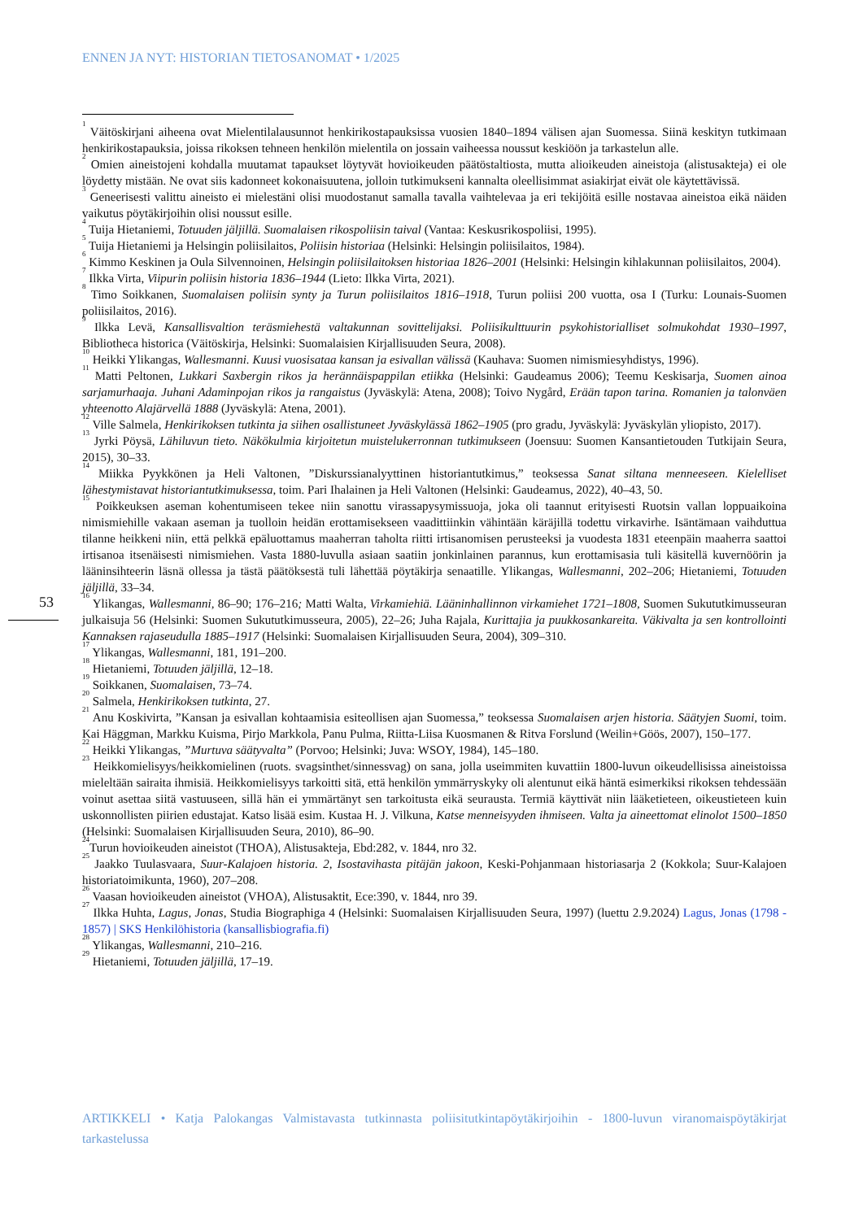ENNEN JA NYT: HISTORIAN TIETOSANOMAT • 1/2025
<sup>1</sup> Väitöskirjani aiheena ovat Mielentilalausunnot henkirikostapauksissa vuosien 1840–1894 välisen ajan Suomessa. Siinä keskityn tutkimaan henkirikostapauksia, joissa rikoksen tehneen henkilön mielentila on jossain vaiheessa noussut keskiöön ja tarkastelun alle.
<sup>2</sup> Omien aineistojeni kohdalla muutamat tapaukset löytyvät hovioikeuden päätöstaltiosta, mutta alioikeuden aineistoja (alistusakteja) ei ole löydetty mistään. Ne ovat siis kadonneet kokonaisuutena, jolloin tutkimukseni kannalta oleellisimmat asiakirjat eivät ole käytettävissä.
<sup>3</sup> Geneerisesti valittu aineisto ei mielestäni olisi muodostanut samalla tavalla vaihtelevaa ja eri tekijöitä esille nostavaa aineistoa eikä näiden vaikutus pöytäkirjoihin olisi noussut esille.
<sup>4</sup> Tuija Hietaniemi, Totuuden jäljillä. Suomalaisen rikospoliisin taival (Vantaa: Keskusrikospoliisi, 1995).
<sup>5</sup> Tuija Hietaniemi ja Helsingin poliisilaitos, Poliisin historiaa (Helsinki: Helsingin poliisilaitos, 1984).
<sup>6</sup> Kimmo Keskinen ja Oula Silvennoinen, Helsingin poliisilaitoksen historiaa 1826–2001 (Helsinki: Helsingin kihlakunnan poliisilaitos, 2004).
<sup>7</sup> Ilkka Virta, Viipurin poliisin historia 1836–1944 (Lieto: Ilkka Virta, 2021).
<sup>8</sup> Timo Soikkanen, Suomalaisen poliisin synty ja Turun poliisilaitos 1816–1918, Turun poliisi 200 vuotta, osa I (Turku: Lounais-Suomen poliisilaitos, 2016).
<sup>9</sup> Ilkka Levä, Kansallisvaltion teräsmiehestä valtakunnan sovittelijaksi. Poliisikulttuurin psykohistorialliset solmukohdat 1930–1997, Bibliotheca historica (Väitöskirja, Helsinki: Suomalaisien Kirjallisuuden Seura, 2008).
<sup>10</sup> Heikki Ylikangas, Wallesmanni. Kuusi vuosisataa kansan ja esivallan välissä (Kauhava: Suomen nimismiesyhdistys, 1996).
<sup>11</sup> Matti Peltonen, Lukkari Saxbergin rikos ja herännäispappilan etiikka (Helsinki: Gaudeamus 2006); Teemu Keskisarja, Suomen ainoa sarjamurhaaja. Juhani Adaminpojan rikos ja rangaistus (Jyväskylä: Atena, 2008); Toivo Nygård, Erään tapon tarina. Romanien ja talonväen yhteenotto Alajärvellä 1888 (Jyväskylä: Atena, 2001).
<sup>12</sup> Ville Salmela, Henkirikoksen tutkinta ja siihen osallistuneet Jyväskylässä 1862–1905 (pro gradu, Jyväskylä: Jyväskylän yliopisto, 2017).
<sup>13</sup> Jyrki Pöysä, Lähiluvun tieto. Näkökulmia kirjoitetun muistelukerronnan tutkimukseen (Joensuu: Suomen Kansantietouden Tutkijain Seura, 2015), 30–33.
<sup>14</sup> Miikka Pyykkönen ja Heli Valtonen, ”Diskurssianalyyttinen historiantutkimus,” teoksessa Sanat siltana menneeseen. Kielelliset lähestymistavat historiantutkimuksessa, toim. Pari Ihalainen ja Heli Valtonen (Helsinki: Gaudeamus, 2022), 40–43, 50.
<sup>15</sup> Poikkeuksen aseman kohentumiseen tekee niin sanottu virassapysymissuoja, joka oli taannut erityisesti Ruotsin vallan loppuaikoina nimismiehille vakaan aseman ja tuolloin heidän erottamisekseen vaadittiinkin vähintään käräjillä todettu virkavirhe. Isäntämaan vaihduttua tilanne heikkeni niin, että pelkkä epäluottamus maaherran taholta riitti irtisanomisen perusteeksi ja vuodesta 1831 eteenpäin maaherra saattoi irtisanoa itsenäisesti nimismiehen. Vasta 1880-luvulla asiaan saatiin jonkinlainen parannus, kun erottamisasia tuli käsitellä kuvernöörin ja lääninsihteerin läsnä ollessa ja tästä päätöksestä tuli lähettää pöytäkirja senaatille. Ylikangas, Wallesmanni, 202–206; Hietaniemi, Totuuden jäljillä, 33–34.
<sup>16</sup> Ylikangas, Wallesmanni, 86–90; 176–216; Matti Walta, Virkamiehiä. Lääninhallinnon virkamiehet 1721–1808, Suomen Sukututkimusseuran julkaisuja 56 (Helsinki: Suomen Sukututkimusseura, 2005), 22–26; Juha Rajala, Kurittajia ja puukkosankareita. Väkivalta ja sen kontrollointi Kannaksen rajaseudulla 1885–1917 (Helsinki: Suomalaisen Kirjallisuuden Seura, 2004), 309–310.
<sup>17</sup> Ylikangas, Wallesmanni, 181, 191–200.
<sup>18</sup> Hietaniemi, Totuuden jäljillä, 12–18.
<sup>19</sup> Soikkanen, Suomalaisen, 73–74.
<sup>20</sup> Salmela, Henkirikoksen tutkinta, 27.
<sup>21</sup> Anu Koskivirta, ”Kansan ja esivallan kohtaamisia esiteollisen ajan Suomessa,” teoksessa Suomalaisen arjen historia. Säätyjen Suomi, toim. Kai Häggman, Markku Kuisma, Pirjo Markkola, Panu Pulma, Riitta-Liisa Kuosmanen & Ritva Forslund (Weilin+Göös, 2007), 150–177.
<sup>22</sup> Heikki Ylikangas, ”Murtuva säätyvalta” (Porvoo; Helsinki; Juva: WSOY, 1984), 145–180.
<sup>23</sup> Heikkomielisyys/heikkomielinen (ruots. svagsinthet/sinnessvag) on sana, jolla useimmiten kuvattiin 1800-luvun oikeudellisissa aineistoissa mieleltään sairaita ihmisiä. Heikkomielisyys tarkoitti sitä, että henkilön ymmärryskyky oli alentunut eikä häntä esimerkiksi rikoksen tehdessään voinut asettaa siitä vastuuseen, sillä hän ei ymmärtänyt sen tarkoitusta eikä seurausta. Termiä käyttivät niin lääketieteen, oikeustieteen kuin uskonnollisten piirien edustajat. Katso lisää esim. Kustaa H. J. Vilkuna, Katse menneisyyden ihmiseen. Valta ja aineettomat elinolot 1500–1850 (Helsinki: Suomalaisen Kirjallisuuden Seura, 2010), 86–90.
<sup>24</sup> Turun hovioikeuden aineistot (THOA), Alistusakteja, Ebd:282, v. 1844, nro 32.
<sup>25</sup> Jaakko Tuulasvaara, Suur-Kalajoen historia. 2, Isostavihasta pitäjän jakoon, Keski-Pohjanmaan historiasarja 2 (Kokkola; Suur-Kalajoen historiatoimikunta, 1960), 207–208.
<sup>26</sup> Vaasan hovioikeuden aineistot (VHOA), Alistusaktit, Ece:390, v. 1844, nro 39.
<sup>27</sup> Ilkka Huhta, Lagus, Jonas, Studia Biographiga 4 (Helsinki: Suomalaisen Kirjallisuuden Seura, 1997) (luettu 2.9.2024) Lagus, Jonas (1798 - 1857) | SKS Henkilöhistoria (kansallisbiografia.fi)
<sup>28</sup> Ylikangas, Wallesmanni, 210–216.
<sup>29</sup> Hietaniemi, Totuuden jäljillä, 17–19.
53
ARTIKKELI • Katja Palokangas Valmistavasta tutkinnasta poliisitutkintapöytäkirjoihin - 1800-luvun viranomaispöytäkirjat tarkastelussa